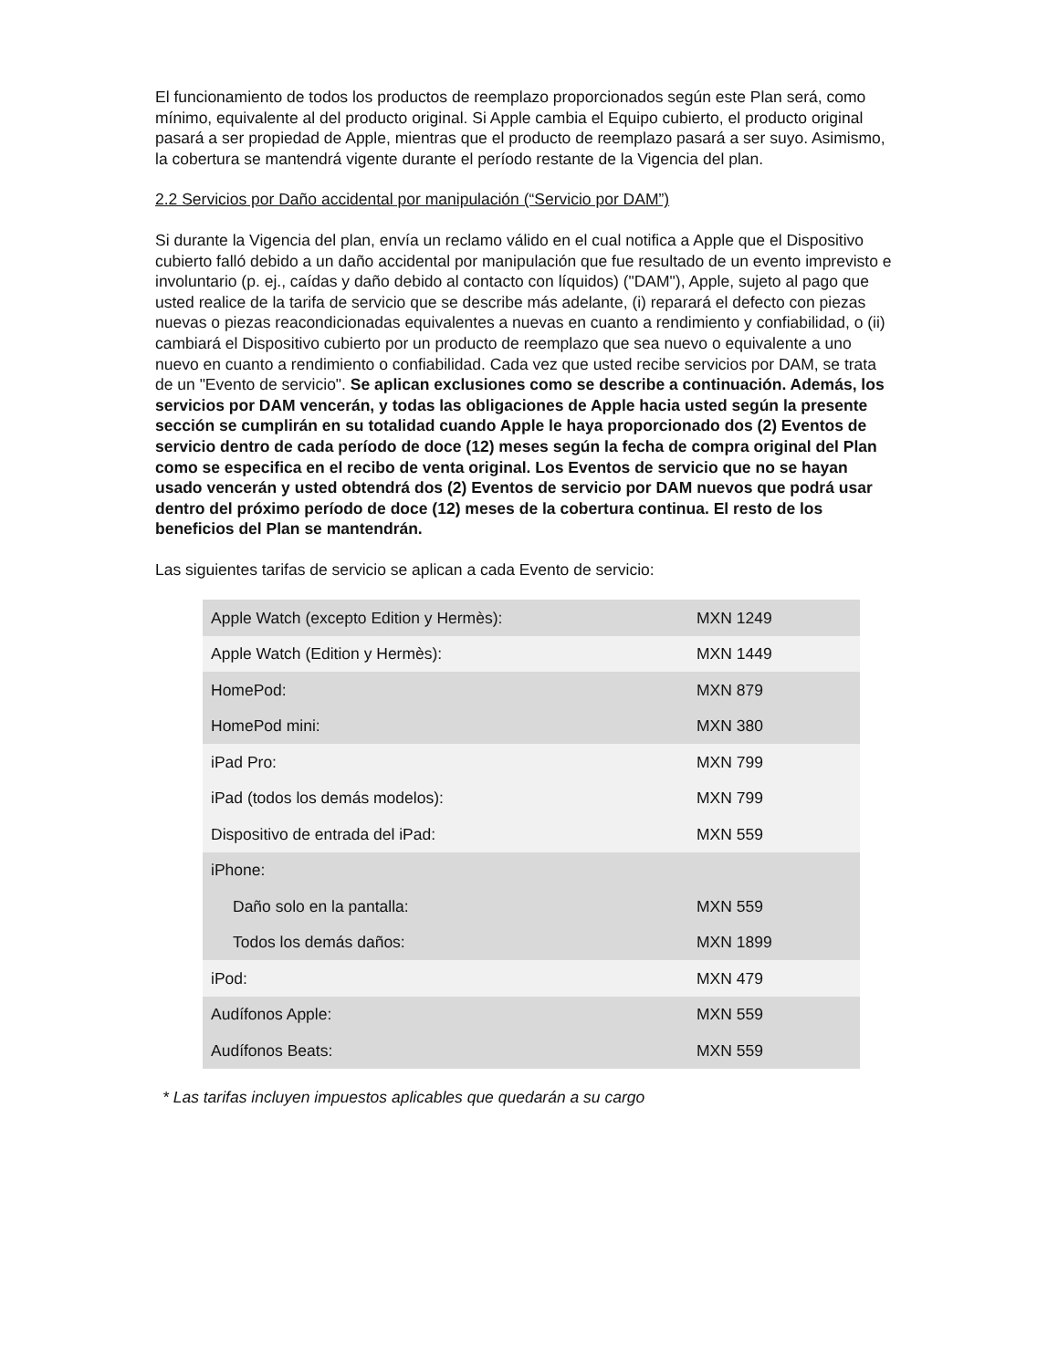El funcionamiento de todos los productos de reemplazo proporcionados según este Plan será, como mínimo, equivalente al del producto original. Si Apple cambia el Equipo cubierto, el producto original pasará a ser propiedad de Apple, mientras que el producto de reemplazo pasará a ser suyo. Asimismo, la cobertura se mantendrá vigente durante el período restante de la Vigencia del plan.
2.2 Servicios por Daño accidental por manipulación (“Servicio por DAM”)
Si durante la Vigencia del plan, envía un reclamo válido en el cual notifica a Apple que el Dispositivo cubierto falló debido a un daño accidental por manipulación que fue resultado de un evento imprevisto e involuntario (p. ej., caídas y daño debido al contacto con líquidos) ("DAM"), Apple, sujeto al pago que usted realice de la tarifa de servicio que se describe más adelante, (i) reparará el defecto con piezas nuevas o piezas reacondicionadas equivalentes a nuevas en cuanto a rendimiento y confiabilidad, o (ii) cambiará el Dispositivo cubierto por un producto de reemplazo que sea nuevo o equivalente a uno nuevo en cuanto a rendimiento o confiabilidad. Cada vez que usted recibe servicios por DAM, se trata de un "Evento de servicio". Se aplican exclusiones como se describe a continuación. Además, los servicios por DAM vencerán, y todas las obligaciones de Apple hacia usted según la presente sección se cumplirán en su totalidad cuando Apple le haya proporcionado dos (2) Eventos de servicio dentro de cada período de doce (12) meses según la fecha de compra original del Plan como se especifica en el recibo de venta original. Los Eventos de servicio que no se hayan usado vencerán y usted obtendrá dos (2) Eventos de servicio por DAM nuevos que podrá usar dentro del próximo período de doce (12) meses de la cobertura continua. El resto de los beneficios del Plan se mantendrán.
Las siguientes tarifas de servicio se aplican a cada Evento de servicio:
| Apple Watch (excepto Edition y Hermès): | MXN 1249 |
| Apple Watch (Edition y Hermès): | MXN 1449 |
| HomePod: | MXN 879 |
| HomePod mini: | MXN 380 |
| iPad Pro: | MXN 799 |
| iPad (todos los demás modelos): | MXN 799 |
| Dispositivo de entrada del iPad: | MXN 559 |
| iPhone: | |
| Daño solo en la pantalla: | MXN 559 |
| Todos los demás daños: | MXN 1899 |
| iPod: | MXN 479 |
| Audífonos Apple: | MXN 559 |
| Audífonos Beats: | MXN 559 |
* Las tarifas incluyen impuestos aplicables que quedarán a su cargo